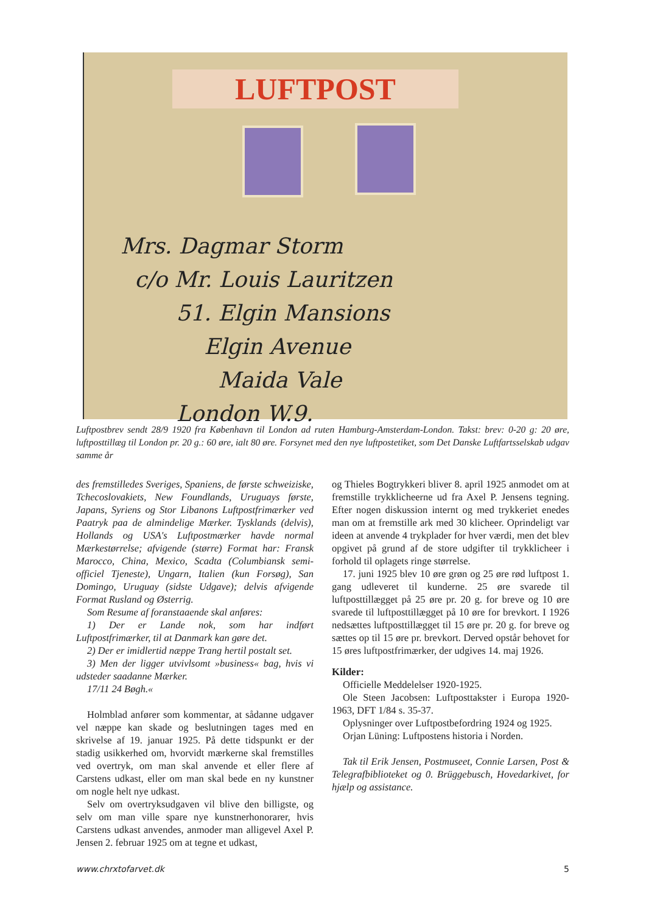LUFTPOST
Mrs. Dagmar Storm
c/o Mr. Louis Lauritzen
51. Elgin Mansions
Elgin Avenue
Maida Vale
London W.9.
Luftpostbrev sendt 28/9 1920 fra København til London ad ruten Hamburg-Amsterdam-London. Takst: brev: 0-20 g: 20 øre, luftposttillæg til London pr. 20 g.: 60 øre, ialt 80 øre. Forsynet med den nye luftpostetiket, som Det Danske Luftfartsselskab udgav samme år
des fremstilledes Sveriges, Spaniens, de første schweiziske, Tchecoslovakiets, New Foundlands, Uruguays første, Japans, Syriens og Stor Libanons Luftpostfrimærker ved Paatryk paa de almindelige Mærker. Tysklands (delvis), Hollands og USA's Luftpostmærker havde normal Mærkestørrelse; afvigende (større) Format har: Fransk Marocco, China, Mexico, Scadta (Columbiansk semi-officiel Tjeneste), Ungarn, Italien (kun Forsøg), San Domingo, Uruguay (sidste Udgave); delvis afvigende Format Rusland og Østerrig.
Som Resume af foranstaaende skal anføres:
1) Der er Lande nok, som har indført Luftpostfrimærker, til at Danmark kan gøre det.
2) Der er imidlertid næppe Trang hertil postalt set.
3) Men der ligger utvivlsomt »business« bag, hvis vi udsteder saadanne Mærker.
17/11 24 Bøgh.«
Holmblad anfører som kommentar, at sådanne udgaver vel næppe kan skade og beslutningen tages med en skrivelse af 19. januar 1925. På dette tidspunkt er der stadig usikkerhed om, hvorvidt mærkerne skal fremstilles ved overtryk, om man skal anvende et eller flere af Carstens udkast, eller om man skal bede en ny kunstner om nogle helt nye udkast.
Selv om overtryksudgaven vil blive den billigste, og selv om man ville spare nye kunstnerhonorarer, hvis Carstens udkast anvendes, anmoder man alligevel Axel P. Jensen 2. februar 1925 om at tegne et udkast,
og Thieles Bogtrykkeri bliver 8. april 1925 anmodet om at fremstille trykklicheerne ud fra Axel P. Jensens tegning. Efter nogen diskussion internt og med trykkeriet enedes man om at fremstille ark med 30 klicheer. Oprindeligt var ideen at anvende 4 trykplader for hver værdi, men det blev opgivet på grund af de store udgifter til trykklicheer i forhold til oplagets ringe størrelse.
17. juni 1925 blev 10 øre grøn og 25 øre rød luftpost 1. gang udleveret til kunderne. 25 øre svarede til luftposttillægget på 25 øre pr. 20 g. for breve og 10 øre svarede til luftposttillægget på 10 øre for brevkort. I 1926 nedsættes luftposttillægget til 15 øre pr. 20 g. for breve og sættes op til 15 øre pr. brevkort. Derved opstår behovet for 15 øres luftpostfrimærker, der udgives 14. maj 1926.
Kilder:
Officielle Meddelelser 1920-1925.
Ole Steen Jacobsen: Luftposttakster i Europa 1920- 1963, DFT 1/84 s. 35-37.
Oplysninger over Luftpostbefordring 1924 og 1925.
Orjan Lüning: Luftpostens historia i Norden.
Tak til Erik Jensen, Postmuseet, Connie Larsen, Post & Telegrafbiblioteket og 0. Brüggebusch, Hovedarkivet, for hjælp og assistance.
www.chrxtofarvet.dk 5